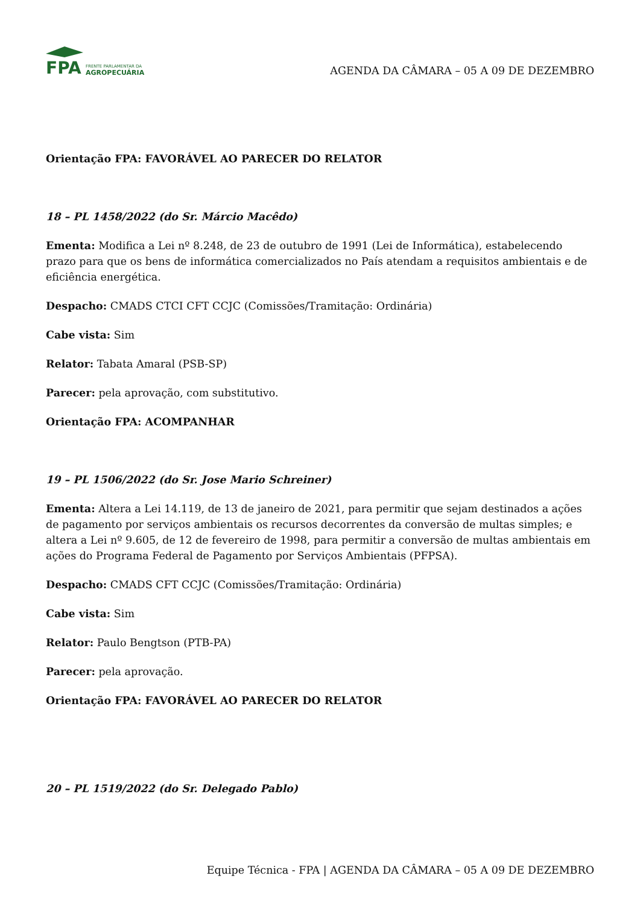FPA
FRENTE PARLAMENTAR DA
AGROPECUÁRIA
AGENDA DA CÂMARA – 05 A 09 DE DEZEMBRO
Orientação FPA: FAVORÁVEL AO PARECER DO RELATOR
18 – PL 1458/2022 (do Sr. Márcio Macêdo)
Ementa: Modifica a Lei nº 8.248, de 23 de outubro de 1991 (Lei de Informática), estabelecendo prazo para que os bens de informática comercializados no País atendam a requisitos ambientais e de eficiência energética.
Despacho: CMADS CTCI CFT CCJC (Comissões/Tramitação: Ordinária)
Cabe vista: Sim
Relator: Tabata Amaral (PSB-SP)
Parecer: pela aprovação, com substitutivo.
Orientação FPA: ACOMPANHAR
19 – PL 1506/2022 (do Sr. Jose Mario Schreiner)
Ementa: Altera a Lei 14.119, de 13 de janeiro de 2021, para permitir que sejam destinados a ações de pagamento por serviços ambientais os recursos decorrentes da conversão de multas simples; e altera a Lei nº 9.605, de 12 de fevereiro de 1998, para permitir a conversão de multas ambientais em ações do Programa Federal de Pagamento por Serviços Ambientais (PFPSA).
Despacho: CMADS CFT CCJC (Comissões/Tramitação: Ordinária)
Cabe vista: Sim
Relator: Paulo Bengtson (PTB-PA)
Parecer: pela aprovação.
Orientação FPA: FAVORÁVEL AO PARECER DO RELATOR
20 – PL 1519/2022 (do Sr. Delegado Pablo)
Equipe Técnica - FPA | AGENDA DA CÂMARA – 05 A 09 DE DEZEMBRO